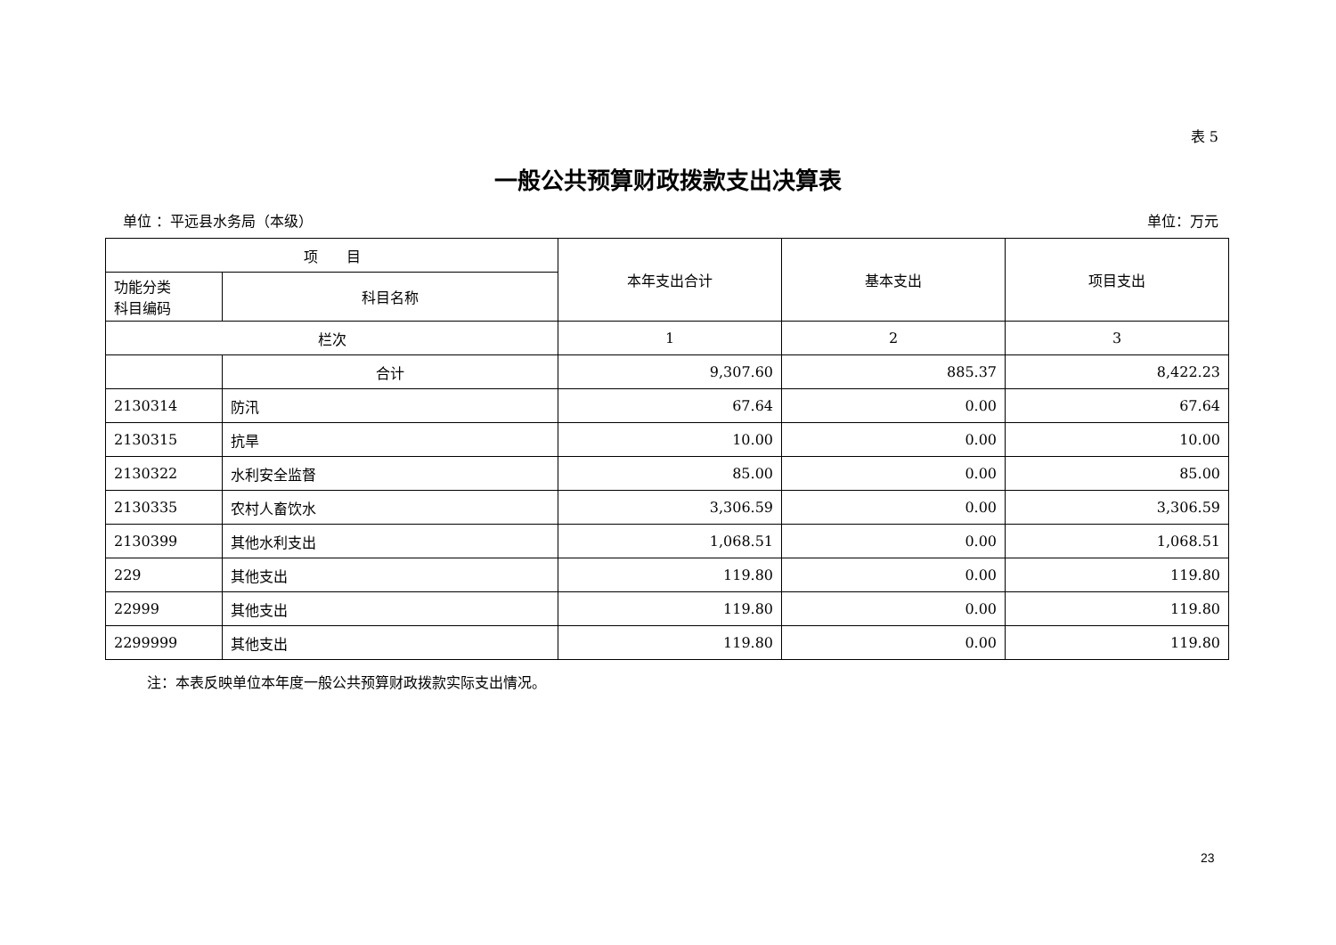表 5
一般公共预算财政拨款支出决算表
单位 ：平远县水务局（本级） 单位：万元
| 项 目 | | 本年支出合计 | 基本支出 | 项目支出 |
| --- | --- | --- | --- | --- |
| 功能分类 科目编码 | 科目名称 | | | |
| 栏次 | | 1 | 2 | 3 |
| | 合计 | 9,307.60 | 885.37 | 8,422.23 |
| 2130314 | 防汛 | 67.64 | 0.00 | 67.64 |
| 2130315 | 抗旱 | 10.00 | 0.00 | 10.00 |
| 2130322 | 水利安全监督 | 85.00 | 0.00 | 85.00 |
| 2130335 | 农村人畜饮水 | 3,306.59 | 0.00 | 3,306.59 |
| 2130399 | 其他水利支出 | 1,068.51 | 0.00 | 1,068.51 |
| 229 | 其他支出 | 119.80 | 0.00 | 119.80 |
| 22999 | 其他支出 | 119.80 | 0.00 | 119.80 |
| 2299999 | 其他支出 | 119.80 | 0.00 | 119.80 |
注：本表反映单位本年度一般公共预算财政拨款实际支出情况。
23